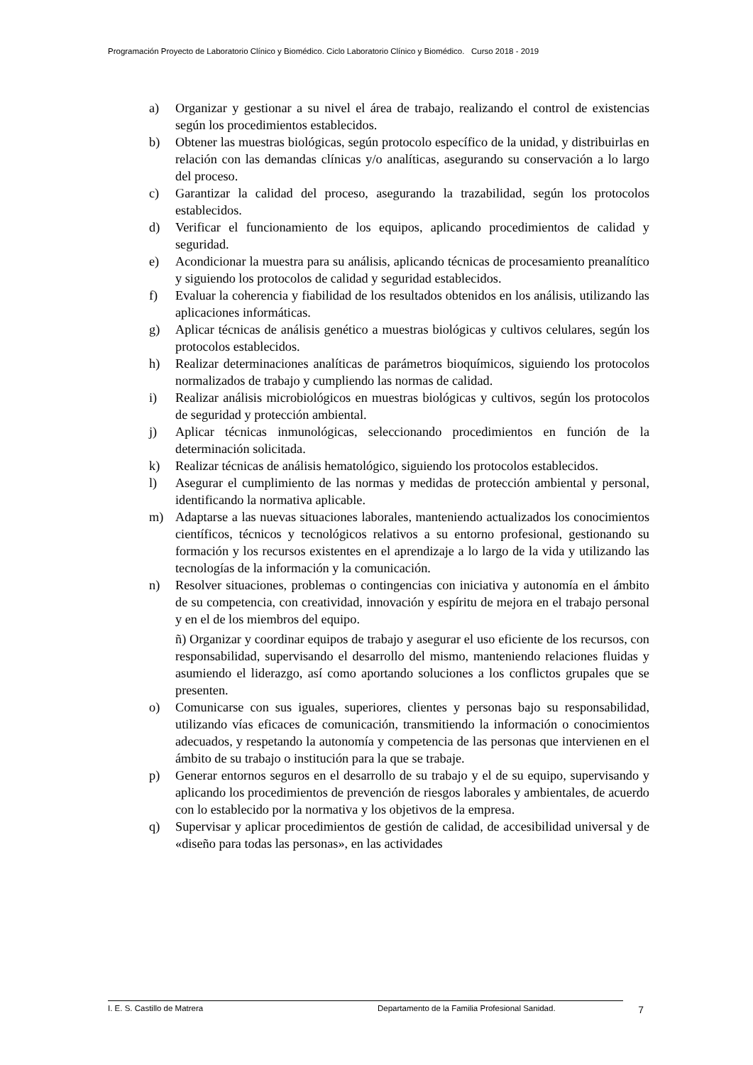Programación Proyecto de Laboratorio Clínico y Biomédico. Ciclo Laboratorio Clínico y Biomédico. Curso 2018 - 2019
a) Organizar y gestionar a su nivel el área de trabajo, realizando el control de existencias según los procedimientos establecidos.
b) Obtener las muestras biológicas, según protocolo específico de la unidad, y distribuirlas en relación con las demandas clínicas y/o analíticas, asegurando su conservación a lo largo del proceso.
c) Garantizar la calidad del proceso, asegurando la trazabilidad, según los protocolos establecidos.
d) Verificar el funcionamiento de los equipos, aplicando procedimientos de calidad y seguridad.
e) Acondicionar la muestra para su análisis, aplicando técnicas de procesamiento preanalítico y siguiendo los protocolos de calidad y seguridad establecidos.
f) Evaluar la coherencia y fiabilidad de los resultados obtenidos en los análisis, utilizando las aplicaciones informáticas.
g) Aplicar técnicas de análisis genético a muestras biológicas y cultivos celulares, según los protocolos establecidos.
h) Realizar determinaciones analíticas de parámetros bioquímicos, siguiendo los protocolos normalizados de trabajo y cumpliendo las normas de calidad.
i) Realizar análisis microbiológicos en muestras biológicas y cultivos, según los protocolos de seguridad y protección ambiental.
j) Aplicar técnicas inmunológicas, seleccionando procedimientos en función de la determinación solicitada.
k) Realizar técnicas de análisis hematológico, siguiendo los protocolos establecidos.
l) Asegurar el cumplimiento de las normas y medidas de protección ambiental y personal, identificando la normativa aplicable.
m) Adaptarse a las nuevas situaciones laborales, manteniendo actualizados los conocimientos científicos, técnicos y tecnológicos relativos a su entorno profesional, gestionando su formación y los recursos existentes en el aprendizaje a lo largo de la vida y utilizando las tecnologías de la información y la comunicación.
n) Resolver situaciones, problemas o contingencias con iniciativa y autonomía en el ámbito de su competencia, con creatividad, innovación y espíritu de mejora en el trabajo personal y en el de los miembros del equipo.
ñ) Organizar y coordinar equipos de trabajo y asegurar el uso eficiente de los recursos, con responsabilidad, supervisando el desarrollo del mismo, manteniendo relaciones fluidas y asumiendo el liderazgo, así como aportando soluciones a los conflictos grupales que se presenten.
o) Comunicarse con sus iguales, superiores, clientes y personas bajo su responsabilidad, utilizando vías eficaces de comunicación, transmitiendo la información o conocimientos adecuados, y respetando la autonomía y competencia de las personas que intervienen en el ámbito de su trabajo o institución para la que se trabaje.
p) Generar entornos seguros en el desarrollo de su trabajo y el de su equipo, supervisando y aplicando los procedimientos de prevención de riesgos laborales y ambientales, de acuerdo con lo establecido por la normativa y los objetivos de la empresa.
q) Supervisar y aplicar procedimientos de gestión de calidad, de accesibilidad universal y de «diseño para todas las personas», en las actividades
I. E. S. Castillo de Matrera Departamento de la Familia Profesional Sanidad. 7